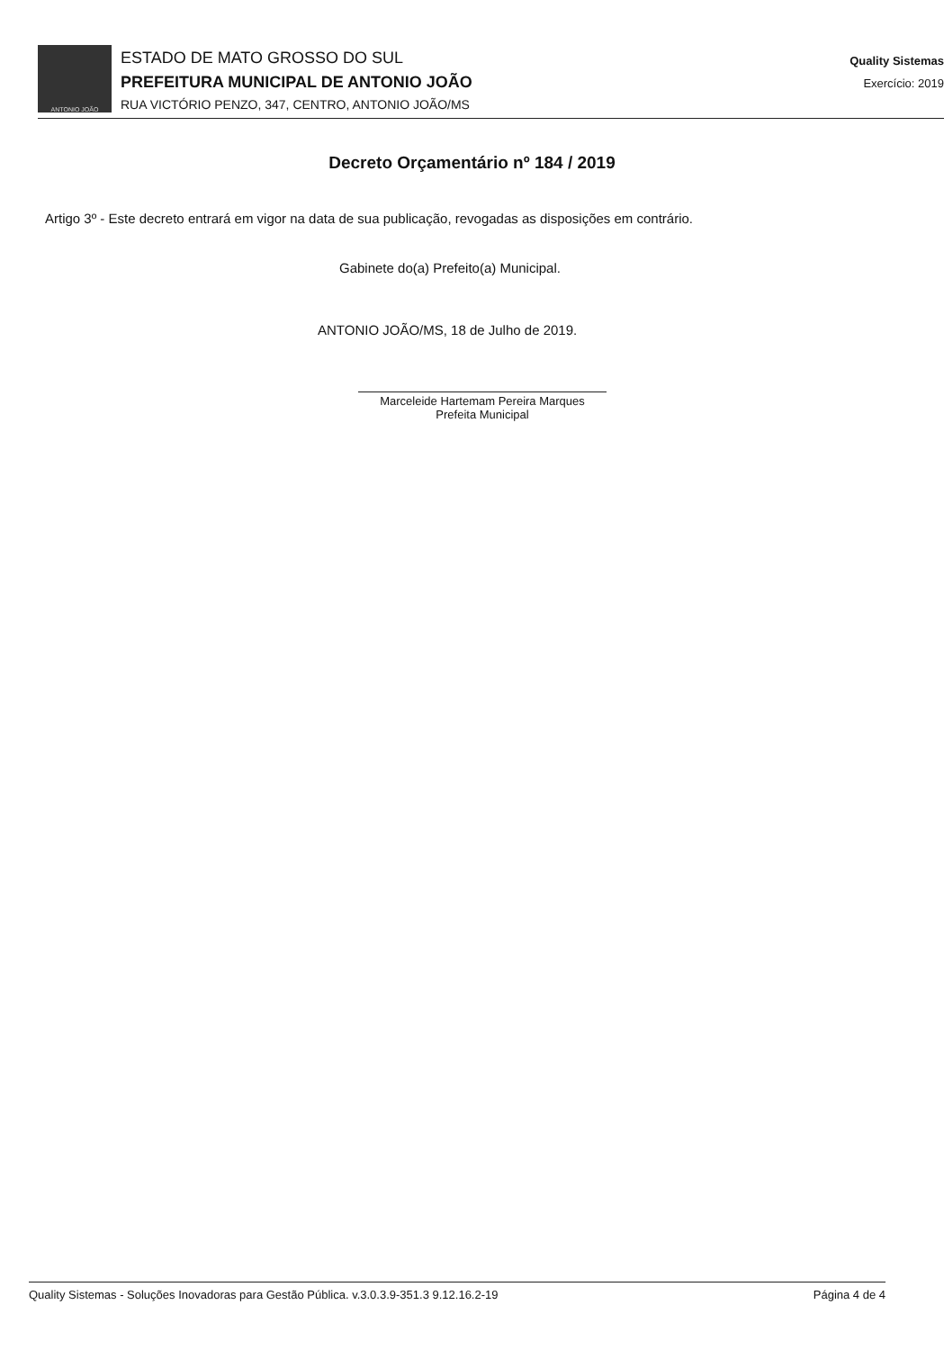ANTONIO JOÃO
ESTADO DE MATO GROSSO DO SUL
PREFEITURA MUNICIPAL DE ANTONIO JOÃO
RUA VICTÓRIO PENZO, 347, CENTRO, ANTONIO JOÃO/MS
Quality Sistemas
Exercício: 2019
Decreto Orçamentário nº 184 / 2019
Artigo 3º - Este decreto entrará em vigor na data de sua publicação, revogadas as disposições em contrário.
Gabinete do(a) Prefeito(a) Municipal.
ANTONIO JOÃO/MS, 18 de Julho de 2019.
Marceleide Hartemam Pereira Marques
Prefeita Municipal
Quality Sistemas - Soluções Inovadoras para Gestão Pública. v.3.0.3.9-351.3 9.12.16.2-19 Página 4 de 4